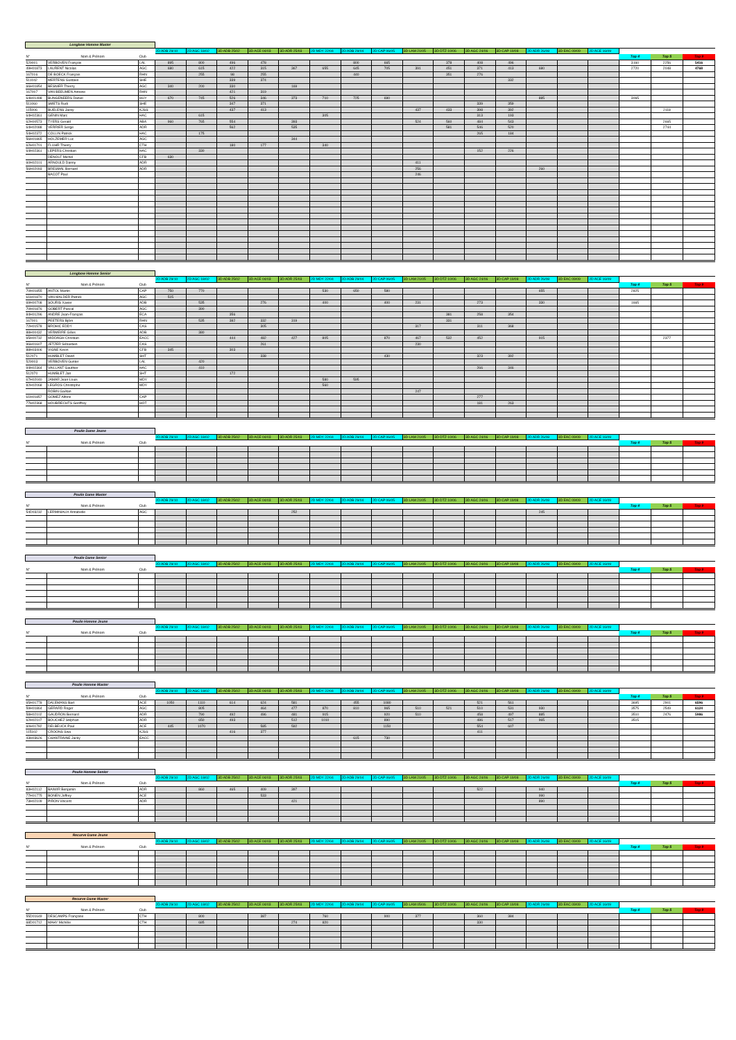| Longbow Homme Master | | | | | | | | | | | | | | | | | | | | |
| --- | --- | --- | --- | --- | --- | --- | --- | --- | --- | --- | --- | --- | --- | --- | --- | --- | --- | --- | --- | --- |
| | | | 2D ADB 29/10 | 2D AGC 18/02 | 3D ADB 25/02 | 3D ACE 04/03 | 3D ADR 25/03 | 2D MDY 22/04 | 2D ADB 29/04 | 2D CAP 06/05 | 3D LAM 21/05 | 3D DTZ 10/06 | 3D AGC 24/06 | 3D CAP 19/08 | 2D ADR 26/08 | 3D EAC 09/09 | 2D ACE 16/09 | | | |
| N° | Nom & Prénom | Club | | | | | | | | | | | | | | | | Top 4 | Top 5 | Top 9 |
| 529001 | VERBOVEN François | LAL | 895 | 800 | 496 | 478 | | | 800 | 665 | | 378 | 408 | 496 | | | | 3160 | 2256 | 5416 |
| 49H01873 | LAURENT Nicolas | AGC | 680 | 615 | 422 | 315 | 367 | 655 | 645 | 705 | 391 | 451 | 371 | 413 | 680 | | | 2720 | 2048 | 4768 |
| 167016 | DE BOECK François | RHN | | 255 | 98 | 255 | | | 440 | | | 351 | 276 | | | | | | | |
| 511042 | MERTENS Gustave | SHE | | | 339 | 374 | | | | | | | | 332 | | | | | | |
| 66H01854 | BESNIER Thierry | AGC | 340 | 200 | 330 | | 169 | | | | | | | | | | | | | |
| 167007 | VAN BEEUMEN Antoine | RHN | | | 421 | 319 | | | | | | | | | | | | | | |
| 64H01498 | BUNGENEERS Daniel | HUY | 670 | 745 | 526 | 346 | 373 | 710 | 725 | 690 | | | | | 885 | | | 3065 | | |
| 511060 | SMETS Rudi | SHE | | | 347 | 371 | | | | | | | 339 | 359 | | | | | | |
| 115006 | BUELENS Jacky | KJSS | | | 437 | 413 | | | | | 437 | 433 | 398 | 392 | | | | | 2118 | |
| 64H02361 | GENIN Marc | HAC | | 615 | | | | 305 | | | | | 313 | 193 | | | | | | |
| 62H00573 | TYERS Gerald | ABA | 960 | 765 | 554 | | 393 | | | | 524 | 560 | 484 | 543 | | | | | 2665 | |
| 64H02088 | VERRIER Serge | ADR | | | 562 | | 535 | | | | | 581 | 546 | 520 | | | | | 2744 | |
| 54H02372 | COLLIN Patrick | HAC | | 175 | | | | | | | | | 265 | 184 | | | | | | |
| 56H01865 | HOLZEMER Luc | AGC | | | | | 344 | | | | | | | | | | | | | |
| 62H01701 | FLUHR Thierry | CTH | | | 180 | 177 | | 340 | | | | | | | | | | | | |
| 64H02361 | LEPERS Christian | HAC | | 330 | | | | | | | | | 152 | 226 | | | | | | |
| | DENOLF Michel | CFB | 630 | | | | | | | | | | | | | | | | | |
| 60H02101 | ARNOULD Danny | ADR | | | | | | | | | 411 | | | | | | | | | |
| 56H02093 | BRESMAL Bernard | ADR | | | | | | | | | 256 | | | | 260 | | | | | |
| | BACOT Paul | | | | | | | | | | 246 | | | | | | | | | |
| Longbow Homme Senior | | | | | | | | | | | | | | | | | | | | |
| --- | --- | --- | --- | --- | --- | --- | --- | --- | --- | --- | --- | --- | --- | --- | --- | --- | --- | --- | --- | --- |
| | | | 2D ADB 29/10 | 2D AGC 18/02 | 3D ADB 25/02 | 3D ACE 04/03 | 3D ADR 25/03 | 2D MDY 22/04 | 2D ADB 29/04 | 2D CAP 06/05 | 3D LAM 21/05 | 3D DTZ 10/06 | 3D AGC 24/06 | 3D CAP 19/08 | 2D ADR 26/08 | 3D EAC 09/09 | 2D ACE 16/09 | | | |
| N° | Nom & Prénom | Club | | | | | | | | | | | | | | | | Top 4 | Top 5 | Top 9 |
| 70H01855 | ANTOL Martin | CAP | 750 | 770 | | | | 530 | 650 | 580 | | | | | 655 | | | 2825 | | |
| 61H01870 | VAN MALDER Patrick | AGC | 515 | | | | | | | | | | | | | | | | | |
| 69H00708 | SOURIS Xavier | ADB | | 535 | | 276 | | 400 | | 400 | 231 | | 273 | | 330 | | | 1665 | | |
| 70H01876 | GOBERT Pascal | AGC | | 390 | | | | | | | | | | | | | | | | |
| 84H01296 | ANDRE Jean-François | ECA | | | 356 | | | | | | | 381 | 258 | 354 | | | | | | |
| 167001 | PEETERS Björn | RHN | | 535 | 382 | 332 | 319 | | | | | 331 | | | | | | | | |
| 72H01578 | BROHIC EDDY | CAS | | | | 305 | | | | | 317 | | 311 | 368 | | | | | | |
| 88H00432 | VERMEIRE Gilles | ADB | | 380 | | | | | | | | | | | | | | | | |
| 65H00732 | MIDDAGH Christian | EACC | | | 444 | 482 | 427 | 805 | | 870 | 467 | 532 | 452 | | 915 | | | | 2377 | |
| 96H01607 | JETZER Sébastien | CAS | | | | 261 | | | | | 230 | | | | | | | | | |
| 88H03406 | VIGNE Kevin | CFB | 345 | | 303 | | | | | | | | | | | | | | | |
| 512071 | HUMBLET David | SHT | | | | 338 | | | | 430 | | | 323 | 392 | | | | | | |
| 529003 | VERBOVEN Gunter | LAL | | 420 | | | | | | | | | | | | | | | | |
| 94H02364 | VAILLANT Gauthier | HAC | | 410 | | | | | | | | | 266 | 346 | | | | | | |
| 512070 | HUMBLET Jan | SHT | | | 172 | | | | | | | | | | | | | | | |
| 67H02040 | JAMAR Jean-Louis | MDY | | | | | | 580 | 595 | | | | | | | | | | | |
| 82H02068 | LEGROS Christophe | MDY | | | | | | 560 | | | | | | | | | | | | |
| | ROBIN Gaëtan | | | | | | | | | | 247 | | | | | | | | | |
| 61H01857 | GOMEZ Alfons | CAP | | | | | | | | | | | 277 | | | | | | | |
| 77H02368 | HOUBRECHTS Geoffrey | HOT | | | | | | | | | | | 181 | 263 | | | | | | |
| Poulie Dame Jeune | | | | | | | | | | | | | | | | | | | | |
| --- | --- | --- | --- | --- | --- | --- | --- | --- | --- | --- | --- | --- | --- | --- | --- | --- | --- | --- | --- | --- |
| | | | 2D ADB 29/10 | 2D AGC 18/02 | 3D ADB 25/02 | 3D ACE 04/03 | 3D ADR 25/03 | 2D MDY 22/04 | 2D ADB 29/04 | 2D CAP 06/05 | 3D LAM 21/05 | 3D DTZ 10/06 | 3D AGC 24/06 | 3D CAP 19/08 | 2D ADR 26/08 | 3D EAC 09/09 | 2D ACE 16/09 | | | |
| N° | Nom & Prénom | Club | | | | | | | | | | | | | | | | Top 4 | Top 5 | Top 9 |
| Poulie Dame Master | | | | | | | | | | | | | | | | | | | | |
| --- | --- | --- | --- | --- | --- | --- | --- | --- | --- | --- | --- | --- | --- | --- | --- | --- | --- | --- | --- | --- |
| | | | 2D ADB 29/10 | 2D AGC 18/02 | 3D ADB 25/02 | 3D ACE 04/03 | 3D ADR 25/03 | 2D MDY 22/04 | 2D ADB 29/04 | 2D CAP 06/05 | 3D LAM 21/05 | 3D DTZ 10/06 | 3D AGC 24/06 | 3D CAP 19/08 | 2D ADR 26/08 | 3D EAC 09/09 | 2D ACE 16/09 | | | |
| N° | Nom & Prénom | Club | | | | | | | | | | | | | | | | Top 4 | Top 5 | Top 9 |
| 54D03232 | LERMINIAUX Annabelle | AGC | | | | | 252 | | | | | | | | 245 | | | | | |
| Poulie Dame Senior | | | | | | | | | | | | | | | | | | | | |
| --- | --- | --- | --- | --- | --- | --- | --- | --- | --- | --- | --- | --- | --- | --- | --- | --- | --- | --- | --- | --- |
| | | | 2D ADB 29/10 | 2D AGC 18/02 | 3D ADB 25/02 | 3D ACE 04/03 | 3D ADR 25/03 | 2D MDY 22/04 | 2D ADB 29/04 | 2D CAP 06/05 | 3D LAM 21/05 | 3D DTZ 10/06 | 3D AGC 24/06 | 3D CAP 19/08 | 2D ADR 26/08 | 3D EAC 09/09 | 2D ACE 16/09 | | | |
| N° | Nom & Prénom | Club | | | | | | | | | | | | | | | | Top 4 | Top 5 | Top 9 |
| Poulie Homme Jeune | | | | | | | | | | | | | | | | | | | | |
| --- | --- | --- | --- | --- | --- | --- | --- | --- | --- | --- | --- | --- | --- | --- | --- | --- | --- | --- | --- | --- |
| | | | 2D ADB 29/10 | 2D AGC 18/02 | 3D ADB 25/02 | 3D ACE 04/03 | 3D ADR 25/03 | 2D MDY 22/04 | 2D ADB 29/04 | 2D CAP 06/05 | 3D LAM 21/05 | 3D DTZ 10/06 | 3D AGC 24/06 | 3D CAP 19/08 | 2D ADR 26/08 | 3D EAC 09/09 | 2D ACE 16/09 | | | |
| N° | Nom & Prénom | Club | | | | | | | | | | | | | | | | Top 4 | Top 5 | Top 9 |
| Poulie Homme Master | | | | | | | | | | | | | | | | | | | | |
| --- | --- | --- | --- | --- | --- | --- | --- | --- | --- | --- | --- | --- | --- | --- | --- | --- | --- | --- | --- | --- |
| | | | 2D ADB 29/10 | 2D AGC 18/02 | 3D ADB 25/02 | 3D ACE 04/03 | 3D ADR 25/03 | 2D MDY 22/04 | 2D ADB 29/04 | 2D CAP 06/05 | 3D LAM 21/05 | 3D DTZ 10/06 | 3D AGC 24/06 | 3D CAP 19/08 | 2D ADR 26/08 | 3D EAC 09/09 | 2D ACE 16/09 | | | |
| N° | Nom & Prénom | Club | | | | | | | | | | | | | | | | Top 4 | Top 5 | Top 9 |
| 65H01778 | DALEMANS Bart | ACE | 1050 | 1110 | 614 | 624 | 581 | | 455 | 1080 | | | 521 | 561 | | | | 3695 | 2901 | 6596 |
| 59H01864 | GERARD Roger | AGC | | 805 | | 464 | 477 | 870 | 810 | 965 | 510 | 521 | 510 | 531 | 930 | | | 3575 | 2549 | 6124 |
| 58H02102 | GAUDRON Bernard | ADR | | 790 | 492 | 496 | 481 | 915 | | 920 | 510 | | 458 | 497 | 885 | | | 3510 | 2476 | 5986 |
| 62H02107 | BOUCHEZ Stéphan | ADR | | 650 | 493 | | 512 | 1010 | | 890 | | | 486 | 517 | 965 | | | 3515 | | |
| 60H01782 | DELBEUCK Paul | ACE | 445 | 1070 | | 585 | 592 | | | 1150 | | | 554 | 607 | | | | | | |
| 115102 | CROONS Swa | KJSS | | | 416 | 377 | | | | | | | 411 | | | | | | | |
| 43H03626 | CHANTRAINE Jacky | EACC | | | | | | | 615 | 730 | | | | | | | | | | |
| Poulie Homme Senior | | | | | | | | | | | | | | | | | | | | |
| --- | --- | --- | --- | --- | --- | --- | --- | --- | --- | --- | --- | --- | --- | --- | --- | --- | --- | --- | --- | --- |
| | | | 2D ADB 29/10 | 2D AGC 18/02 | 3D ADB 25/02 | 3D ACE 04/03 | 3D ADR 25/03 | 2D MDY 22/04 | 2D ADB 29/04 | 2D CAP 06/05 | 3D LAM 21/05 | 3D DTZ 10/06 | 3D AGC 24/06 | 3D CAP 19/08 | 2D ADR 26/08 | 3D EAC 09/09 | 2D ACE 16/09 | | | |
| N° | Nom & Prénom | Club | | | | | | | | | | | | | | | | Top 4 | Top 5 | Top 9 |
| 83H02112 | BAIWIR Benjamin | ADR | | 860 | 465 | 409 | 397 | | | | | | 522 | | 940 | | | | | |
| 77H01775 | BONEN Joffrey | ACE | | | | 533 | | | | | | | | | 990 | | | | | |
| 73H02109 | PIRON Vincent | ADR | | | | | 421 | | | | | | | | 890 | | | | | |
| Recurve Dame Jeune | | | | | | | | | | | | | | | | | | | | |
| --- | --- | --- | --- | --- | --- | --- | --- | --- | --- | --- | --- | --- | --- | --- | --- | --- | --- | --- | --- | --- |
| | | | 2D ADB 29/10 | 2D AGC 18/02 | 3D ADB 25/02 | 3D ACE 04/03 | 3D ADR 25/03 | 2D MDY 22/04 | 2D ADB 29/04 | 2D CAP 06/05 | 3D LAM 21/05 | 3D DTZ 10/06 | 3D AGC 24/06 | 3D CAP 19/08 | 2D ADR 26/08 | 3D EAC 09/09 | 2D ACE 16/09 | | | |
| N° | Nom & Prénom | Club | | | | | | | | | | | | | | | | Top 4 | Top 5 | Top 9 |
| Recurve Dame Master | | | | | | | | | | | | | | | | | | | | |
| --- | --- | --- | --- | --- | --- | --- | --- | --- | --- | --- | --- | --- | --- | --- | --- | --- | --- | --- | --- | --- |
| | | | 2D ADB 29/10 | 2D AGC 18/02 | 3D ADB 25/02 | 3D ACE 04/03 | 3D ADR 25/03 | 2D MDY 22/04 | 2D ADB 29/04 | 2D CAP 06/05 | 3D LAM 05/06 | 3D DTZ 10/06 | 3D AGC 24/06 | 3D CAP 19/08 | 2D ADR 26/08 | 3D EAC 09/09 | 2D ACE 16/09 | | | |
| N° | Nom & Prénom | Club | | | | | | | | | | | | | | | | Top 4 | Top 5 | Top 9 |
| 55D01649 | DESCAMPS Françoise | CTH | | 800 | | 387 | | 760 | | 900 | 377 | | 360 | 384 | | | | | | |
| 68D01712 | MAHY Michèle | CTH | | 685 | | | 274 | 820 | | | | | 330 | | | | | | | |